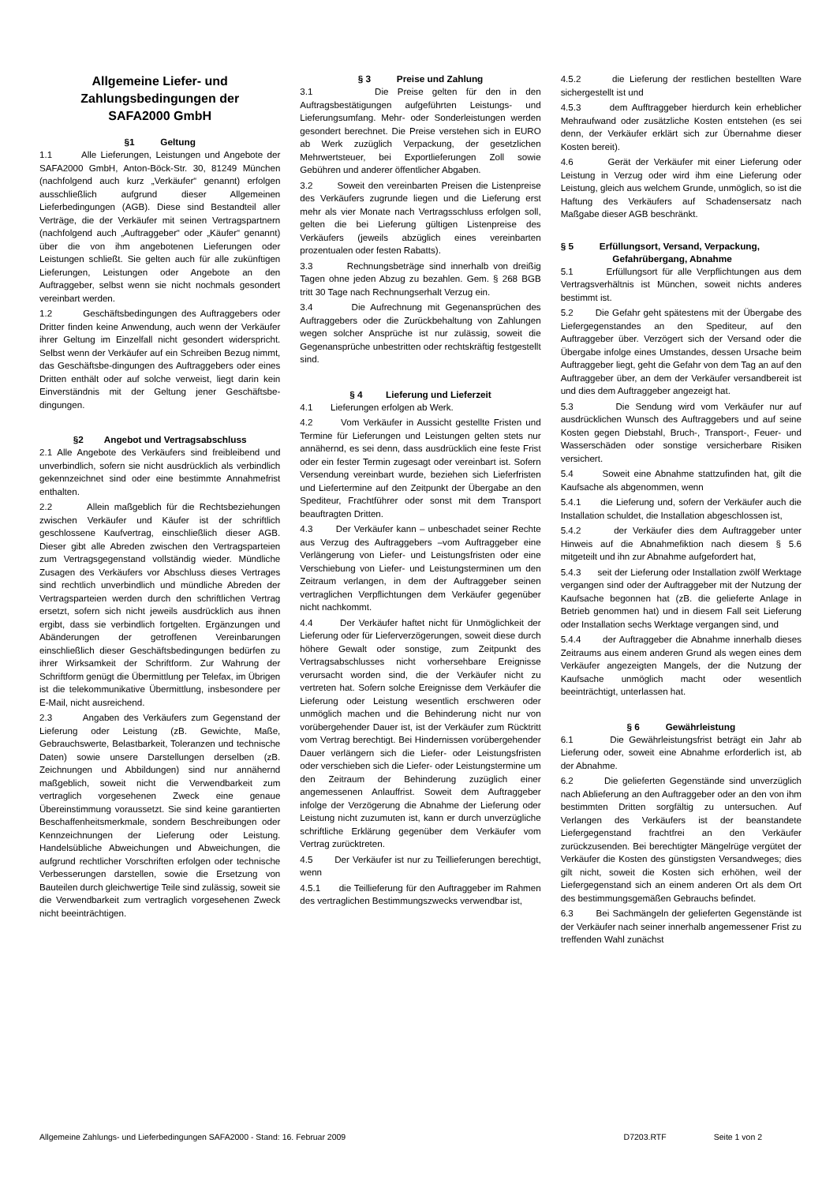Allgemeine Liefer- und
Zahlungsbedingungen der
SAFA2000 GmbH
§1 Geltung
1.1 Alle Lieferungen, Leistungen und Angebote der SAFA2000 GmbH, Anton-Böck-Str. 30, 81249 München (nachfolgend auch kurz „Verkäufer“ genannt) erfolgen ausschließlich aufgrund dieser Allgemeinen Lieferbedingungen (AGB). Diese sind Bestandteil aller Verträge, die der Verkäufer mit seinen Vertragspartnern (nachfolgend auch „Auftraggeber“ oder „Käufer“ genannt) über die von ihm angebotenen Lieferungen oder Leistungen schließt. Sie gelten auch für alle zukünftigen Lieferungen, Leistungen oder Angebote an den Auftraggeber, selbst wenn sie nicht nochmals gesondert vereinbart werden.
1.2 Geschäftsbedingungen des Auftraggebers oder Dritter finden keine Anwendung, auch wenn der Verkäufer ihrer Geltung im Einzelfall nicht gesondert widerspricht. Selbst wenn der Verkäufer auf ein Schreiben Bezug nimmt, das Geschäftsbe-dingungen des Auftraggebers oder eines Dritten enthält oder auf solche verweist, liegt darin kein Einverständnis mit der Geltung jener Geschäftsbe-dingungen.
§2 Angebot und Vertragsabschluss
2.1 Alle Angebote des Verkäufers sind freibleibend und unverbindlich, sofern sie nicht ausdrücklich als verbindlich gekennzeichnet sind oder eine bestimmte Annahmefrist enthalten.
2.2 Allein maßgeblich für die Rechtsbeziehungen zwischen Verkäufer und Käufer ist der schriftlich geschlossene Kaufvertrag, einschließlich dieser AGB. Dieser gibt alle Abreden zwischen den Vertragsparteien zum Vertragsgegenstand vollständig wieder. Mündliche Zusagen des Verkäufers vor Abschluss dieses Vertrages sind rechtlich unverbindlich und mündliche Abreden der Vertragsparteien werden durch den schriftlichen Vertrag ersetzt, sofern sich nicht jeweils ausdrücklich aus ihnen ergibt, dass sie verbindlich fortgelten. Ergänzungen und Abänderungen der getroffenen Vereinbarungen einschließlich dieser Geschäftsbedingungen bedürfen zu ihrer Wirksamkeit der Schriftform. Zur Wahrung der Schriftform genügt die Übermittlung per Telefax, im Übrigen ist die telekommunikative Übermittlung, insbesondere per E-Mail, nicht ausreichend.
2.3 Angaben des Verkäufers zum Gegenstand der Lieferung oder Leistung (zB. Gewichte, Maße, Gebrauchswerte, Belastbarkeit, Toleranzen und technische Daten) sowie unsere Darstellungen derselben (zB. Zeichnungen und Abbildungen) sind nur annähernd maßgeblich, soweit nicht die Verwendbarkeit zum vertraglich vorgesehenen Zweck eine genaue Übereinstimmung voraussetzt. Sie sind keine garantierten Beschaffenheitsmerkmale, sondern Beschreibungen oder Kennzeichnungen der Lieferung oder Leistung. Handelsübliche Abweichungen und Abweichungen, die aufgrund rechtlicher Vorschriften erfolgen oder technische Verbesserungen darstellen, sowie die Ersetzung von Bauteilen durch gleichwertige Teile sind zulässig, soweit sie die Verwendbarkeit zum vertraglich vorgesehenen Zweck nicht beeinträchtigen.
§ 3 Preise und Zahlung
3.1 Die Preise gelten für den in den Auftragsbestätigungen aufgeführten Leistungs- und Lieferungsumfang. Mehr- oder Sonderleistungen werden gesondert berechnet. Die Preise verstehen sich in EURO ab Werk zuzüglich Verpackung, der gesetzlichen Mehrwertsteuer, bei Exportlieferungen Zoll sowie Gebühren und anderer öffentlicher Abgaben.
3.2 Soweit den vereinbarten Preisen die Listenpreise des Verkäufers zugrunde liegen und die Lieferung erst mehr als vier Monate nach Vertragsschluss erfolgen soll, gelten die bei Lieferung gültigen Listenpreise des Verkäufers (jeweils abzüglich eines vereinbarten prozentualen oder festen Rabatts).
3.3 Rechnungsbeträge sind innerhalb von dreißig Tagen ohne jeden Abzug zu bezahlen. Gem. § 268 BGB tritt 30 Tage nach Rechnungserhalt Verzug ein.
3.4 Die Aufrechnung mit Gegenansprüchen des Auftraggebers oder die Zurückbehaltung von Zahlungen wegen solcher Ansprüche ist nur zulässig, soweit die Gegenansprüche unbestritten oder rechtskräftig festgestellt sind.
§ 4 Lieferung und Lieferzeit
4.1 Lieferungen erfolgen ab Werk.
4.2 Vom Verkäufer in Aussicht gestellte Fristen und Termine für Lieferungen und Leistungen gelten stets nur annähernd, es sei denn, dass ausdrücklich eine feste Frist oder ein fester Termin zugesagt oder vereinbart ist. Sofern Versendung vereinbart wurde, beziehen sich Lieferfristen und Liefertermine auf den Zeitpunkt der Übergabe an den Spediteur, Frachtführer oder sonst mit dem Transport beauftragten Dritten.
4.3 Der Verkäufer kann – unbeschadet seiner Rechte aus Verzug des Auftraggebers –vom Auftraggeber eine Verlängerung von Liefer- und Leistungsfristen oder eine Verschiebung von Liefer- und Leistungsterminen um den Zeitraum verlangen, in dem der Auftraggeber seinen vertraglichen Verpflichtungen dem Verkäufer gegenüber nicht nachkommt.
4.4 Der Verkäufer haftet nicht für Unmöglichkeit der Lieferung oder für Lieferverzögerungen, soweit diese durch höhere Gewalt oder sonstige, zum Zeitpunkt des Vertragsabschlusses nicht vorhersehbare Ereignisse verursacht worden sind, die der Verkäufer nicht zu vertreten hat. Sofern solche Ereignisse dem Verkäufer die Lieferung oder Leistung wesentlich erschweren oder unmöglich machen und die Behinderung nicht nur von vorübergehender Dauer ist, ist der Verkäufer zum Rücktritt vom Vertrag berechtigt. Bei Hindernissen vorübergehender Dauer verlängern sich die Liefer- oder Leistungsfristen oder verschieben sich die Liefer- oder Leistungstermine um den Zeitraum der Behinderung zuzüglich einer angemessenen Anlauffrist. Soweit dem Auftraggeber infolge der Verzögerung die Abnahme der Lieferung oder Leistung nicht zuzumuten ist, kann er durch unverzügliche schriftliche Erklärung gegenüber dem Verkäufer vom Vertrag zurücktreten.
4.5 Der Verkäufer ist nur zu Teillieferungen berechtigt, wenn
4.5.1 die Teillieferung für den Auftraggeber im Rahmen des vertraglichen Bestimmungszwecks verwendbar ist,
4.5.2 die Lieferung der restlichen bestellten Ware sichergestellt ist und
4.5.3 dem Aufftraggeber hierdurch kein erheblicher Mehraufwand oder zusätzliche Kosten entstehen (es sei denn, der Verkäufer erklärt sich zur Übernahme dieser Kosten bereit).
4.6 Gerät der Verkäufer mit einer Lieferung oder Leistung in Verzug oder wird ihm eine Lieferung oder Leistung, gleich aus welchem Grunde, unmöglich, so ist die Haftung des Verkäufers auf Schadensersatz nach Maßgabe dieser AGB beschränkt.
§ 5 Erfüllungsort, Versand, Verpackung,
Gefahrübergang, Abnahme
5.1 Erfüllungsort für alle Verpflichtungen aus dem Vertragsverhältnis ist München, soweit nichts anderes bestimmt ist.
5.2 Die Gefahr geht spätestens mit der Übergabe des Liefergegenstandes an den Spediteur, auf den Auftraggeber über. Verzögert sich der Versand oder die Übergabe infolge eines Umstandes, dessen Ursache beim Auftraggeber liegt, geht die Gefahr von dem Tag an auf den Auftraggeber über, an dem der Verkäufer versandbereit ist und dies dem Auftraggeber angezeigt hat.
5.3 Die Sendung wird vom Verkäufer nur auf ausdrücklichen Wunsch des Auftraggebers und auf seine Kosten gegen Diebstahl, Bruch-, Transport-, Feuer- und Wasserschäden oder sonstige versicherbare Risiken versichert.
5.4 Soweit eine Abnahme stattzufinden hat, gilt die Kaufsache als abgenommen, wenn
5.4.1 die Lieferung und, sofern der Verkäufer auch die Installation schuldet, die Installation abgeschlossen ist,
5.4.2 der Verkäufer dies dem Auftraggeber unter Hinweis auf die Abnahmefiktion nach diesem § 5.6 mitgeteilt und ihn zur Abnahme aufgefordert hat,
5.4.3 seit der Lieferung oder Installation zwölf Werktage vergangen sind oder der Auftraggeber mit der Nutzung der Kaufsache begonnen hat (zB. die gelieferte Anlage in Betrieb genommen hat) und in diesem Fall seit Lieferung oder Installation sechs Werktage vergangen sind, und
5.4.4 der Auftraggeber die Abnahme innerhalb dieses Zeitraums aus einem anderen Grund als wegen eines dem Verkäufer angezeigten Mangels, der die Nutzung der Kaufsache unmöglich macht oder wesentlich beeinträchtigt, unterlassen hat.
§ 6 Gewährleistung
6.1 Die Gewährleistungsfrist beträgt ein Jahr ab Lieferung oder, soweit eine Abnahme erforderlich ist, ab der Abnahme.
6.2 Die gelieferten Gegenstände sind unverzüglich nach Ablieferung an den Auftraggeber oder an den von ihm bestimmten Dritten sorgfältig zu untersuchen. Auf Verlangen des Verkäufers ist der beanstandete Liefergegenstand frachtfrei an den Verkäufer zurückzusenden. Bei berechtigter Mängelrüge vergütet der Verkäufer die Kosten des günstigsten Versandweges; dies gilt nicht, soweit die Kosten sich erhöhen, weil der Liefergegenstand sich an einem anderen Ort als dem Ort des bestimmungsgemäßen Gebrauchs befindet.
6.3 Bei Sachmängeln der gelieferten Gegenstände ist der Verkäufer nach seiner innerhalb angemessener Frist zu treffenden Wahl zunächst
Allgemeine Zahlungs- und Lieferbedingungen SAFA2000 - Stand: 16. Februar 2009 D7203.RTF Seite 1 von 2